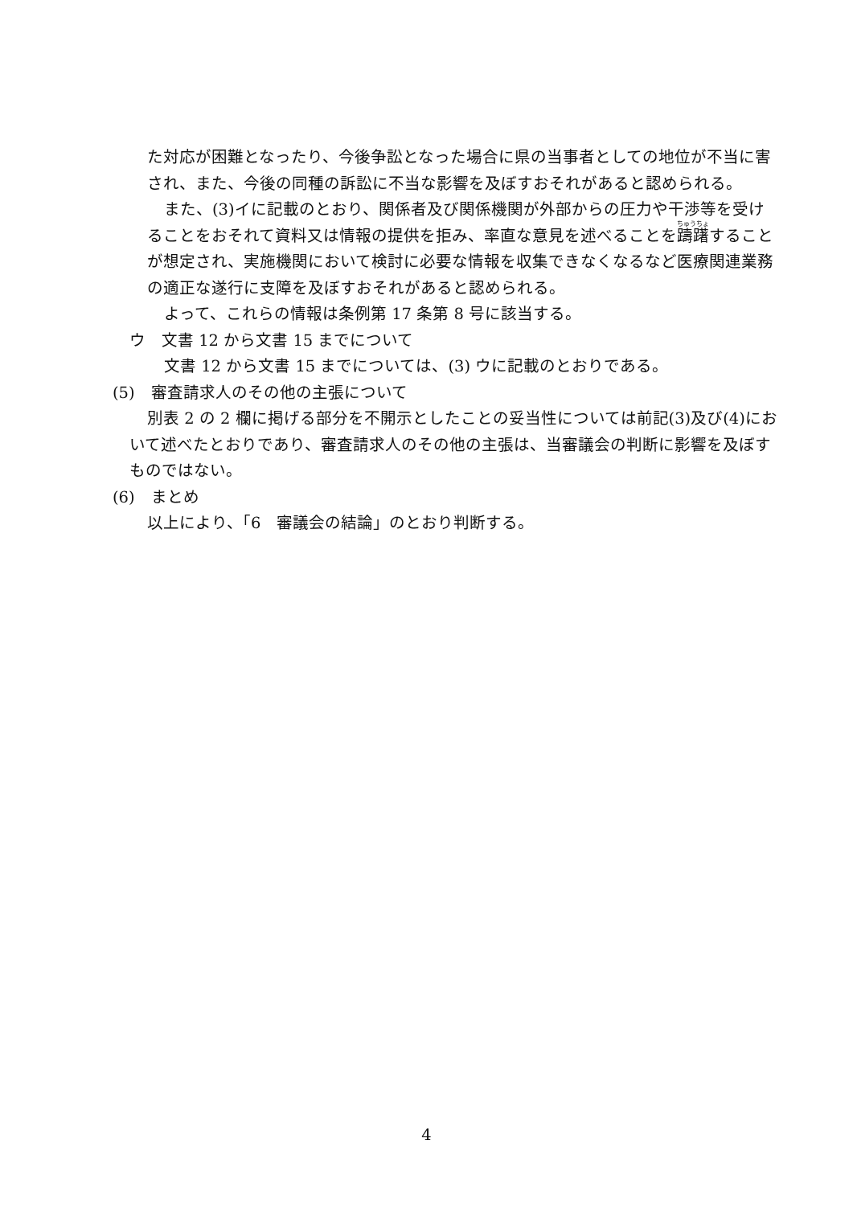た対応が困難となったり、今後争訟となった場合に県の当事者としての地位が不当に害され、また、今後の同種の訴訟に不当な影響を及ぼすおそれがあると認められる。
また、(3)イに記載のとおり、関係者及び関係機関が外部からの圧力や干渉等を受けることをおそれて資料又は情報の提供を拒み、率直な意見を述べることを躊躇することが想定され、実施機関において検討に必要な情報を収集できなくなるなど医療関連業務の適正な遂行に支障を及ぼすおそれがあると認められる。
よって、これらの情報は条例第 17 条第 8 号に該当する。
ウ　文書 12 から文書 15 までについて
文書 12 から文書 15 までについては、(3) ウに記載のとおりである。
(5)　審査請求人のその他の主張について
別表 2 の 2 欄に掲げる部分を不開示としたことの妥当性については前記(3)及び(4)において述べたとおりであり、審査請求人のその他の主張は、当審議会の判断に影響を及ぼすものではない。
(6)　まとめ
以上により、「6　審議会の結論」のとおり判断する。
4